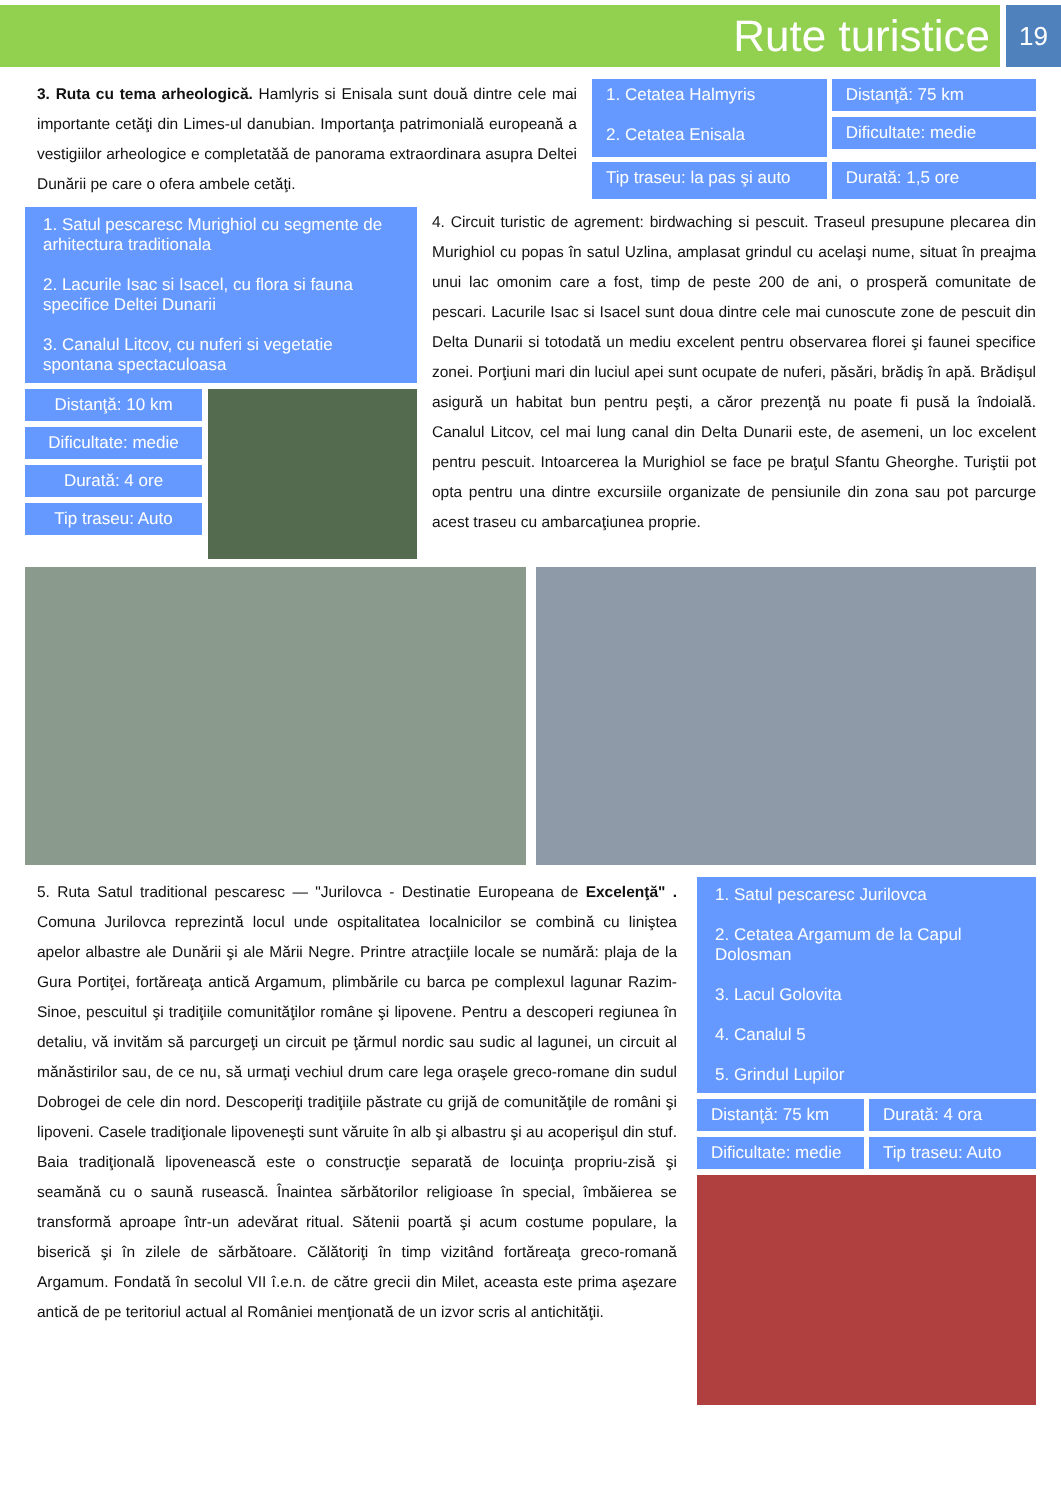Rute turistice
19
3. Ruta cu tema arheologică. Hamlyris si Enisala sunt două dintre cele mai importante cetăţi din Limes-ul danubian. Importanţa patrimonială europeană a vestigiilor arheologice e completatăă de panorama extraordinara asupra Deltei Dunării pe care o ofera ambele cetăţi.
1. Cetatea Halmyris
2. Cetatea Enisala
Distanţă: 75 km
Dificultate: medie
Tip traseu: la pas şi auto
Durată: 1,5 ore
1. Satul pescaresc Murighiol cu segmente de arhitectura traditionala
2. Lacurile Isac si Isacel, cu flora si fauna specifice Deltei Dunarii
3. Canalul Litcov, cu nuferi si vegetatie spontana spectaculoasa
Distanţă: 10 km
Dificultate: medie
Durată: 4 ore
Tip traseu: Auto
4. Circuit turistic de agrement: birdwaching si pescuit. Traseul presupune plecarea din Murighiol cu popas în satul Uzlina, amplasat grindul cu acelaşi nume, situat în preajma unui lac omonim care a fost, timp de peste 200 de ani, o prosperă comunitate de pescari. Lacurile Isac si Isacel sunt doua dintre cele mai cunoscute zone de pescuit din Delta Dunarii si totodată un mediu excelent pentru observarea florei şi faunei specifice zonei. Porţiuni mari din luciul apei sunt ocupate de nuferi, păsări, brădiş în apă. Brădişul asigură un habitat bun pentru peşti, a căror prezenţă nu poate fi pusă la îndoială. Canalul Litcov, cel mai lung canal din Delta Dunarii este, de asemeni, un loc excelent pentru pescuit. Intoarcerea la Murighiol se face pe braţul Sfantu Gheorghe. Turiştii pot opta pentru una dintre excursiile organizate de pensiunile din zona sau pot parcurge acest traseu cu ambarcaţiunea proprie.
5. Ruta Satul traditional pescaresc — "Jurilovca - Destinatie Europeana de Excelenţă" . Comuna Jurilovca reprezintă locul unde ospitalitatea localnicilor se combină cu liniştea apelor albastre ale Dunării şi ale Mării Negre. Printre atracţiile locale se numără: plaja de la Gura Portiţei, fortăreaţa antică Argamum, plimbările cu barca pe complexul lagunar Razim-Sinoe, pescuitul şi tradiţiile comunităţilor române şi lipovene. Pentru a descoperi regiunea în detaliu, vă invităm să parcurgeţi un circuit pe ţărmul nordic sau sudic al lagunei, un circuit al mănăstirilor sau, de ce nu, să urmaţi vechiul drum care lega oraşele greco-romane din sudul Dobrogei de cele din nord. Descoperiţi tradiţiile păstrate cu grijă de comunităţile de români şi lipoveni. Casele tradiţionale lipoveneşti sunt văruite în alb şi albastru şi au acoperişul din stuf. Baia tradiţională lipovenească este o construcţie separată de locuinţa propriu-zisă şi seamănă cu o saună rusească. Înaintea sărbătorilor religioase în special, îmbăierea se transformă aproape într-un adevărat ritual. Sătenii poartă şi acum costume populare, la biserică şi în zilele de sărbătoare. Călătoriţi în timp vizitând fortăreaţa greco-romană Argamum. Fondată în secolul VII î.e.n. de către grecii din Milet, aceasta este prima aşezare antică de pe teritoriul actual al României menţionată de un izvor scris al antichităţii.
1. Satul pescaresc Jurilovca
2. Cetatea Argamum de la Capul Dolosman
3. Lacul Golovita
4. Canalul 5
5. Grindul Lupilor
Distanţă: 75 km
Durată: 4 ora
Dificultate: medie
Tip traseu: Auto